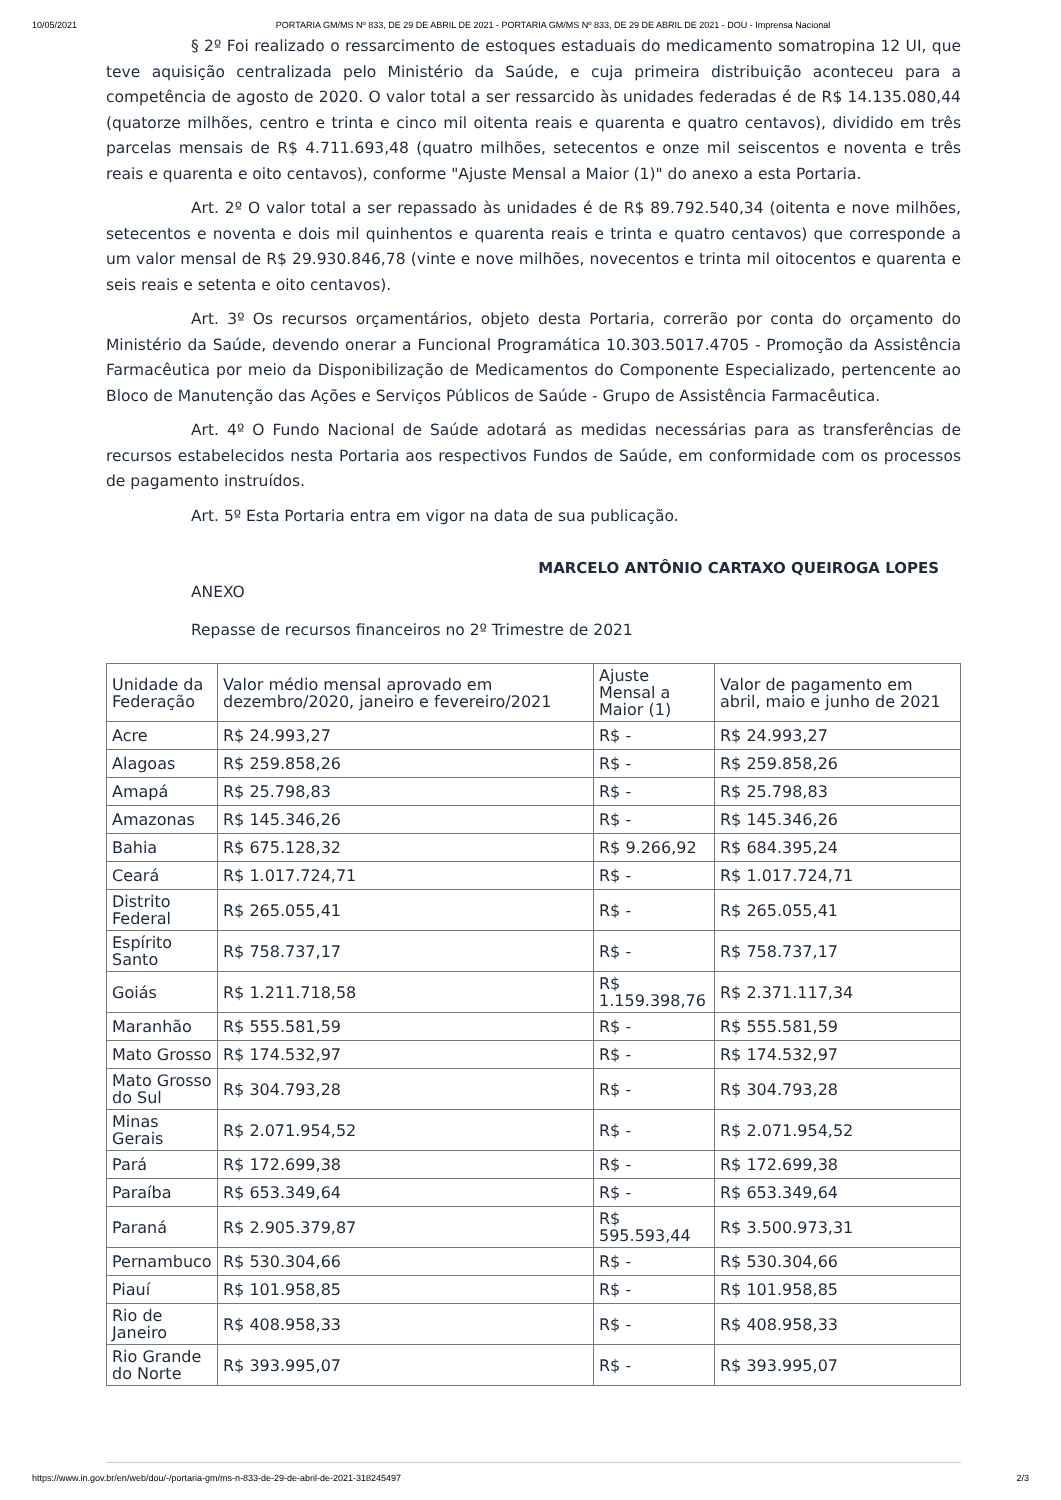10/05/2021 PORTARIA GM/MS Nº 833, DE 29 DE ABRIL DE 2021 - PORTARIA GM/MS Nº 833, DE 29 DE ABRIL DE 2021 - DOU - Imprensa Nacional
§ 2º Foi realizado o ressarcimento de estoques estaduais do medicamento somatropina 12 UI, que teve aquisição centralizada pelo Ministério da Saúde, e cuja primeira distribuição aconteceu para a competência de agosto de 2020. O valor total a ser ressarcido às unidades federadas é de R$ 14.135.080,44 (quatorze milhões, centro e trinta e cinco mil oitenta reais e quarenta e quatro centavos), dividido em três parcelas mensais de R$ 4.711.693,48 (quatro milhões, setecentos e onze mil seiscentos e noventa e três reais e quarenta e oito centavos), conforme "Ajuste Mensal a Maior (1)" do anexo a esta Portaria.
Art. 2º O valor total a ser repassado às unidades é de R$ 89.792.540,34 (oitenta e nove milhões, setecentos e noventa e dois mil quinhentos e quarenta reais e trinta e quatro centavos) que corresponde a um valor mensal de R$ 29.930.846,78 (vinte e nove milhões, novecentos e trinta mil oitocentos e quarenta e seis reais e setenta e oito centavos).
Art. 3º Os recursos orçamentários, objeto desta Portaria, correrão por conta do orçamento do Ministério da Saúde, devendo onerar a Funcional Programática 10.303.5017.4705 - Promoção da Assistência Farmacêutica por meio da Disponibilização de Medicamentos do Componente Especializado, pertencente ao Bloco de Manutenção das Ações e Serviços Públicos de Saúde - Grupo de Assistência Farmacêutica.
Art. 4º O Fundo Nacional de Saúde adotará as medidas necessárias para as transferências de recursos estabelecidos nesta Portaria aos respectivos Fundos de Saúde, em conformidade com os processos de pagamento instruídos.
Art. 5º Esta Portaria entra em vigor na data de sua publicação.
MARCELO ANTÔNIO CARTAXO QUEIROGA LOPES
ANEXO
Repasse de recursos financeiros no 2º Trimestre de 2021
| Unidade da Federação | Valor médio mensal aprovado em dezembro/2020, janeiro e fevereiro/2021 | Ajuste Mensal a Maior (1) | Valor de pagamento em abril, maio e junho de 2021 |
| Acre | R$ 24.993,27 | R$ - | R$ 24.993,27 |
| Alagoas | R$ 259.858,26 | R$ - | R$ 259.858,26 |
| Amapá | R$ 25.798,83 | R$ - | R$ 25.798,83 |
| Amazonas | R$ 145.346,26 | R$ - | R$ 145.346,26 |
| Bahia | R$ 675.128,32 | R$ 9.266,92 | R$ 684.395,24 |
| Ceará | R$ 1.017.724,71 | R$ - | R$ 1.017.724,71 |
| Distrito Federal | R$ 265.055,41 | R$ - | R$ 265.055,41 |
| Espírito Santo | R$ 758.737,17 | R$ - | R$ 758.737,17 |
| Goiás | R$ 1.211.718,58 | R$ 1.159.398,76 | R$ 2.371.117,34 |
| Maranhão | R$ 555.581,59 | R$ - | R$ 555.581,59 |
| Mato Grosso | R$ 174.532,97 | R$ - | R$ 174.532,97 |
| Mato Grosso do Sul | R$ 304.793,28 | R$ - | R$ 304.793,28 |
| Minas Gerais | R$ 2.071.954,52 | R$ - | R$ 2.071.954,52 |
| Pará | R$ 172.699,38 | R$ - | R$ 172.699,38 |
| Paraíba | R$ 653.349,64 | R$ - | R$ 653.349,64 |
| Paraná | R$ 2.905.379,87 | R$ 595.593,44 | R$ 3.500.973,31 |
| Pernambuco | R$ 530.304,66 | R$ - | R$ 530.304,66 |
| Piauí | R$ 101.958,85 | R$ - | R$ 101.958,85 |
| Rio de Janeiro | R$ 408.958,33 | R$ - | R$ 408.958,33 |
| Rio Grande do Norte | R$ 393.995,07 | R$ - | R$ 393.995,07 |
https://www.in.gov.br/en/web/dou/-/portaria-gm/ms-n-833-de-29-de-abril-de-2021-318245497 2/3